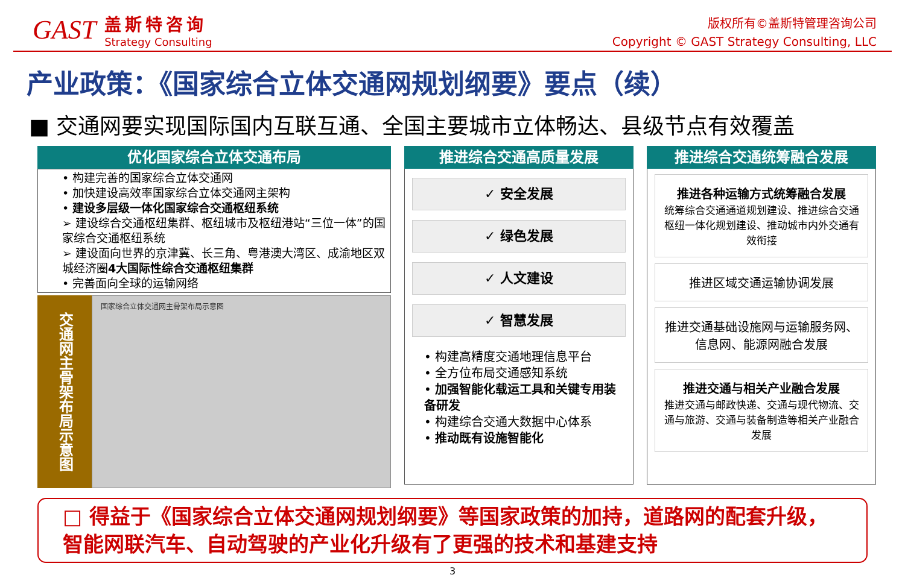GAST
盖斯特咨询
Strategy Consulting
版权所有©盖斯特管理咨询公司
Copyright © GAST Strategy Consulting, LLC
产业政策：《国家综合立体交通网规划纲要》要点（续）
■ 交通网要实现国际国内互联互通、全国主要城市立体畅达、县级节点有效覆盖
优化国家综合立体交通布局
• 构建完善的国家综合立体交通网
• 加快建设高效率国家综合立体交通网主架构
• 建设多层级一体化国家综合交通枢纽系统
➢ 建设综合交通枢纽集群、枢纽城市及枢纽港站“三位一体”的国家综合交通枢纽系统
➢ 建设面向世界的京津冀、长三角、粤港澳大湾区、成渝地区双城经济圈4大国际性综合交通枢纽集群
• 完善面向全球的运输网络
交通网主骨架布局示意图
国家综合立体交通网主骨架布局示意图
推进综合交通高质量发展
✓ 安全发展
✓ 绿色发展
✓ 人文建设
✓ 智慧发展
• 构建高精度交通地理信息平台
• 全方位布局交通感知系统
• 加强智能化载运工具和关键专用装备研发
• 构建综合交通大数据中心体系
• 推动既有设施智能化
推进综合交通统筹融合发展
推进各种运输方式统筹融合发展
统筹综合交通通道规划建设、推进综合交通枢纽一体化规划建设、推动城市内外交通有效衔接
推进区域交通运输协调发展
推进交通基础设施网与运输服务网、信息网、能源网融合发展
推进交通与相关产业融合发展
推进交通与邮政快递、交通与现代物流、交通与旅游、交通与装备制造等相关产业融合发展
□ 得益于《国家综合立体交通网规划纲要》等国家政策的加持，道路网的配套升级，智能网联汽车、自动驾驶的产业化升级有了更强的技术和基建支持
3